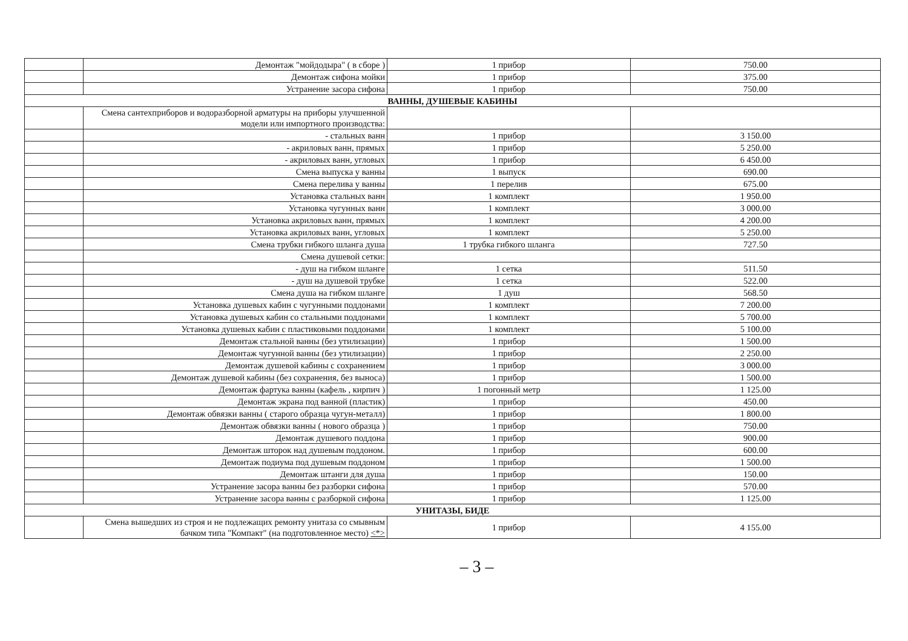| | Демонтаж "мойдодыра" ( в сборе ) | 1 прибор | 750.00 |
| | Демонтаж сифона мойки | 1 прибор | 375.00 |
| | Устранение засора сифона | 1 прибор | 750.00 |
| ВАННЫ, ДУШЕВЫЕ КАБИНЫ | | | |
| | Смена сантехприборов и водоразборной арматуры на приборы улучшенной модели или импортного производства: | | |
| | - стальных ванн | 1 прибор | 3 150.00 |
| | - акриловых ванн, прямых | 1 прибор | 5 250.00 |
| | - акриловых ванн, угловых | 1 прибор | 6 450.00 |
| | Смена выпуска у ванны | 1 выпуск | 690.00 |
| | Смена перелива у ванны | 1 перелив | 675.00 |
| | Установка стальных ванн | 1 комплект | 1 950.00 |
| | Установка чугунных ванн | 1 комплект | 3 000.00 |
| | Установка акриловых ванн, прямых | 1 комплект | 4 200.00 |
| | Установка акриловых ванн, угловых | 1 комплект | 5 250.00 |
| | Смена трубки гибкого шланга душа | 1 трубка гибкого шланга | 727.50 |
| | Смена душевой сетки: | | |
| | - душ на гибком шланге | 1 сетка | 511.50 |
| | - душ на душевой трубке | 1 сетка | 522.00 |
| | Смена душа на гибком шланге | 1 душ | 568.50 |
| | Установка душевых кабин с чугунными поддонами | 1 комплект | 7 200.00 |
| | Установка душевых кабин со стальными поддонами | 1 комплект | 5 700.00 |
| | Установка душевых кабин с пластиковыми поддонами | 1 комплект | 5 100.00 |
| | Демонтаж стальной ванны (без утилизации) | 1 прибор | 1 500.00 |
| | Демонтаж чугунной ванны (без утилизации) | 1 прибор | 2 250.00 |
| | Демонтаж душевой кабины с сохранением | 1 прибор | 3 000.00 |
| | Демонтаж душевой кабины (без сохранения, без выноса) | 1 прибор | 1 500.00 |
| | Демонтаж фартука ванны (кафель , кирпич ) | 1 погонный метр | 1 125.00 |
| | Демонтаж экрана под ванной (пластик) | 1 прибор | 450.00 |
| | Демонтаж обвязки ванны ( старого образца чугун-металл) | 1 прибор | 1 800.00 |
| | Демонтаж обвязки ванны ( нового образца ) | 1 прибор | 750.00 |
| | Демонтаж душевого поддона | 1 прибор | 900.00 |
| | Демонтаж шторок над душевым поддоном. | 1 прибор | 600.00 |
| | Демонтаж подиума под душевым поддоном | 1 прибор | 1 500.00 |
| | Демонтаж штанги для душа | 1 прибор | 150.00 |
| | Устранение засора ванны без разборки сифона | 1 прибор | 570.00 |
| | Устранение засора ванны с разборкой сифона | 1 прибор | 1 125.00 |
| УНИТАЗЫ, БИДЕ | | | |
| | Смена вышедших из строя и не подлежащих ремонту унитаза со смывным бачком типа "Компакт" (на подготовленное место) <*> | 1 прибор | 4 155.00 |
– 3 –